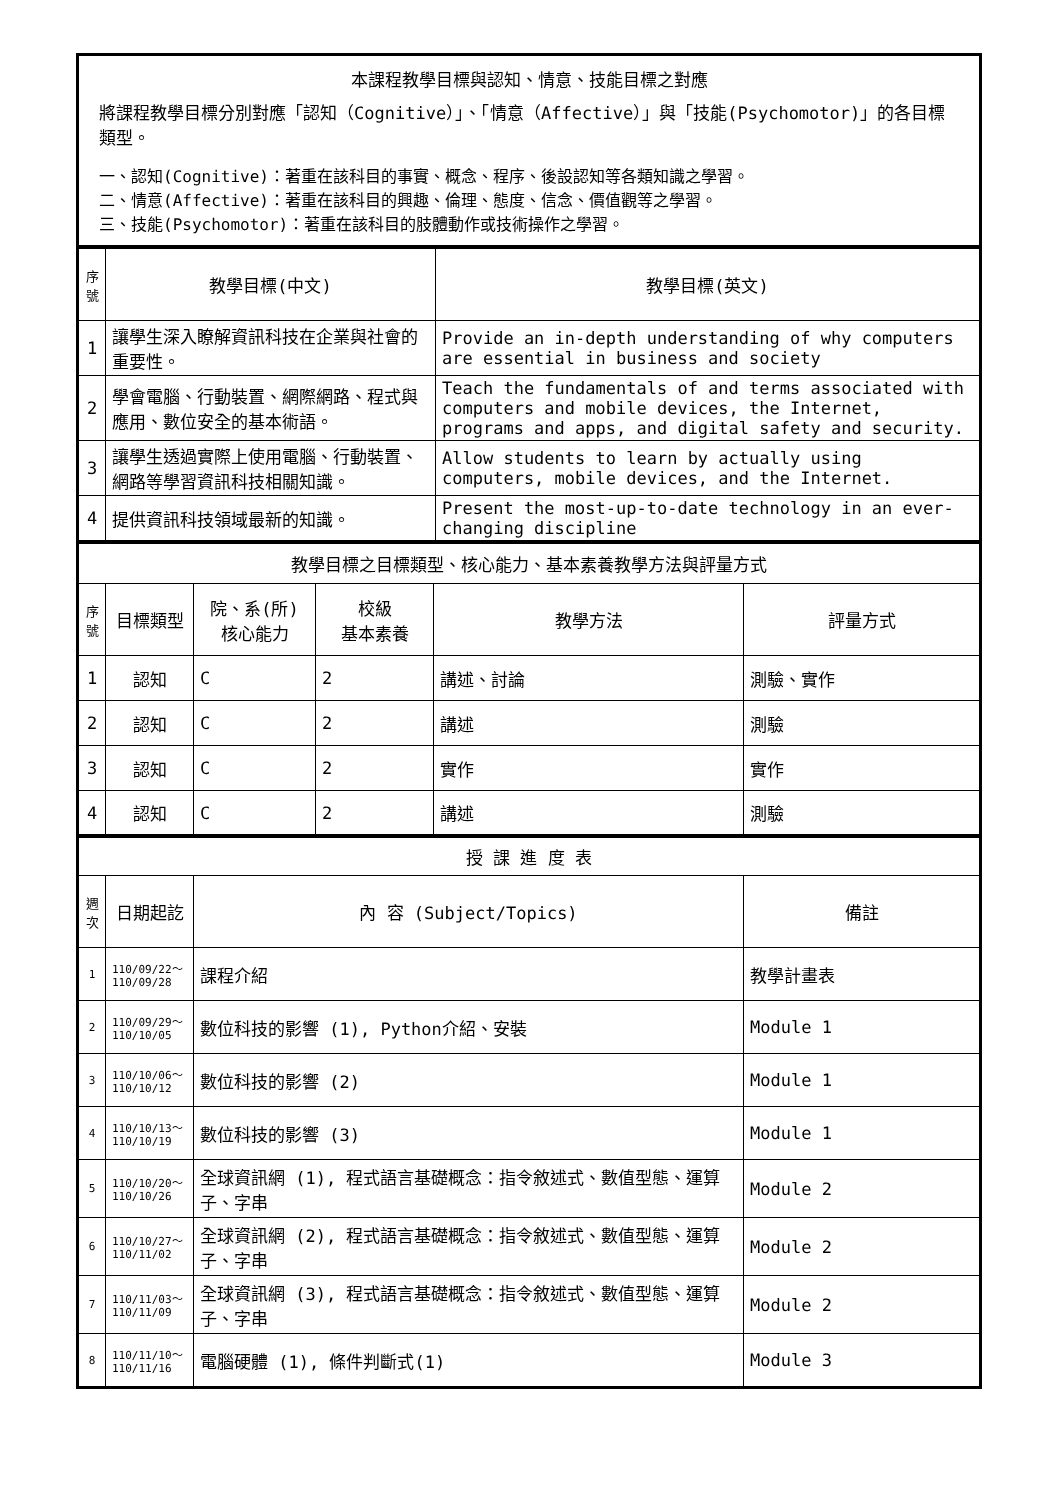| 本課程教學目標與認知、情意、技能目標之對應 將課程教學目標分別對應「認知（Cognitive）」、「情意（Affective）」與「技能(Psychomotor)」的各目標類型。 一、認知(Cognitive)：著重在該科目的事實、概念、程序、後設認知等各類知識之學習。 二、情意(Affective)：著重在該科目的興趣、倫理、態度、信念、價值觀等之學習。 三、技能(Psychomotor)：著重在該科目的肢體動作或技術操作之學習。 |
| 序號 | 教學目標(中文) | 教學目標(英文) |
| --- | --- | --- |
| 1 | 讓學生深入瞭解資訊科技在企業與社會的重要性。 | Provide an in-depth understanding of why computers are essential in business and society |
| 2 | 學會電腦、行動裝置、網際網路、程式與應用、數位安全的基本術語。 | Teach the fundamentals of and terms associated with computers and mobile devices, the Internet, programs and apps, and digital safety and security. |
| 3 | 讓學生透過實際上使用電腦、行動裝置、網路等學習資訊科技相關知識。 | Allow students to learn by actually using computers, mobile devices, and the Internet. |
| 4 | 提供資訊科技領域最新的知識。 | Present the most-up-to-date technology in an ever-changing discipline |
| 教學目標之目標類型、核心能力、基本素養教學方法與評量方式 | | | | | |
| 序號 | 目標類型 | 院、系(所) 核心能力 | 校級 基本素養 | 教學方法 | 評量方式 |
| 1 | 認知 | C | 2 | 講述、討論 | 測驗、實作 |
| 2 | 認知 | C | 2 | 講述 | 測驗 |
| 3 | 認知 | C | 2 | 實作 | 實作 |
| 4 | 認知 | C | 2 | 講述 | 測驗 |
| 授 課 進 度 表 | | | |
| 週次 | 日期起訖 | 內 容 (Subject/Topics) | 備註 |
| 1 | 110/09/22～ 110/09/28 | 課程介紹 | 教學計畫表 |
| 2 | 110/09/29～ 110/10/05 | 數位科技的影響 (1), Python介紹、安裝 | Module 1 |
| 3 | 110/10/06～ 110/10/12 | 數位科技的影響 (2) | Module 1 |
| 4 | 110/10/13～ 110/10/19 | 數位科技的影響 (3) | Module 1 |
| 5 | 110/10/20～ 110/10/26 | 全球資訊網 (1), 程式語言基礎概念：指令敘述式、數值型態、運算子、字串 | Module 2 |
| 6 | 110/10/27～ 110/11/02 | 全球資訊網 (2), 程式語言基礎概念：指令敘述式、數值型態、運算子、字串 | Module 2 |
| 7 | 110/11/03～ 110/11/09 | 全球資訊網 (3), 程式語言基礎概念：指令敘述式、數值型態、運算子、字串 | Module 2 |
| 8 | 110/11/10～ 110/11/16 | 電腦硬體 (1), 條件判斷式(1) | Module 3 |